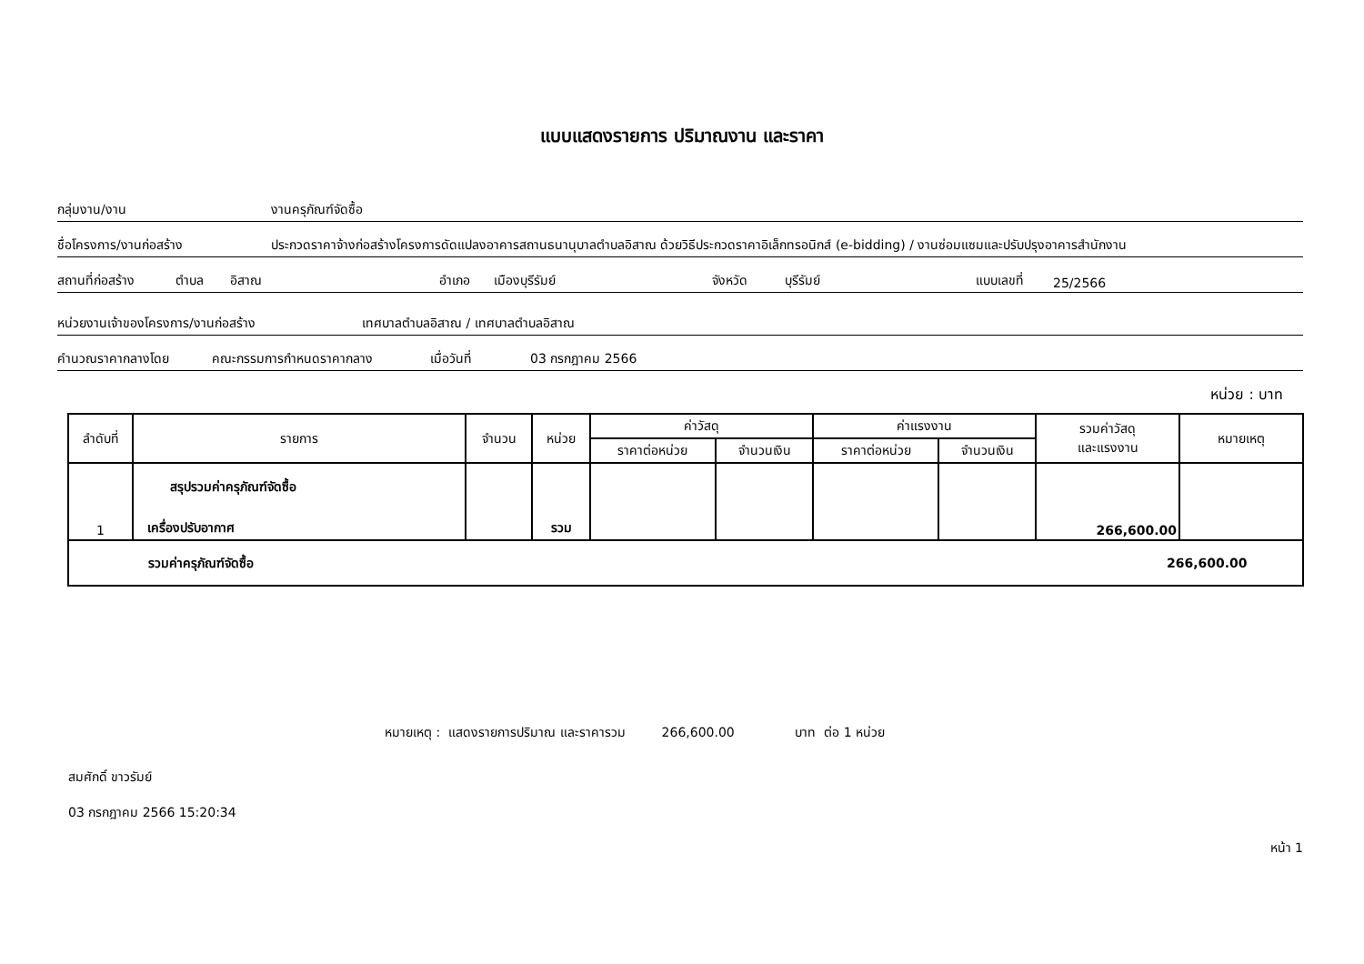แบบแสดงรายการ ปริมาณงาน และราคา
กลุ่มงาน/งาน งานครุภัณฑ์จัดซื้อ
ชื่อโครงการ/งานก่อสร้าง ประกวดราคาจ้างก่อสร้างโครงการดัดแปลงอาคารสถานธนานุบาลตำบลอิสาณ ด้วยวิธีประกวดราคาอิเล็กทรอนิกส์ (e-bidding) / งานซ่อมแซมและปรับปรุงอาคารสำนักงาน
สถานที่ก่อสร้าง ตำบล อิสาณ อำเภอ เมืองบุรีรัมย์ จังหวัด บุรีรัมย์ แบบเลขที่ 25/2566
หน่วยงานเจ้าของโครงการ/งานก่อสร้าง เทศบาลตำบลอิสาณ / เทศบาลตำบลอิสาณ
คำนวณราคากลางโดย คณะกรรมการกำหนดราคากลาง เมื่อวันที่ 03 กรกฎาคม 2566
หน่วย : บาท
| ลำดับที่ | รายการ | จำนวน | หน่วย | ค่าวัสดุ | | ค่าแรงงาน | | รวมค่าวัสดุ และแรงงาน | หมายเหตุ |
| --- | --- | --- | --- | --- | --- | --- | --- | --- | --- |
| | | | | ราคาต่อหน่วย | จำนวนเงิน | ราคาต่อหน่วย | จำนวนเงิน | | |
| 1 | สรุปรวมค่าครุภัณฑ์จัดซื้อ เครื่องปรับอากาศ | | รวม | | | | | 266,600.00 | |
| รวมค่าครุภัณฑ์จัดซื้อ 266,600.00 | | | | | | | | | |
หมายเหตุ : แสดงรายการปริมาณ และราคารวม 266,600.00 บาท ต่อ 1 หน่วย
สมศักดิ์ ขาวรัมย์
03 กรกฎาคม 2566 15:20:34
หน้า 1